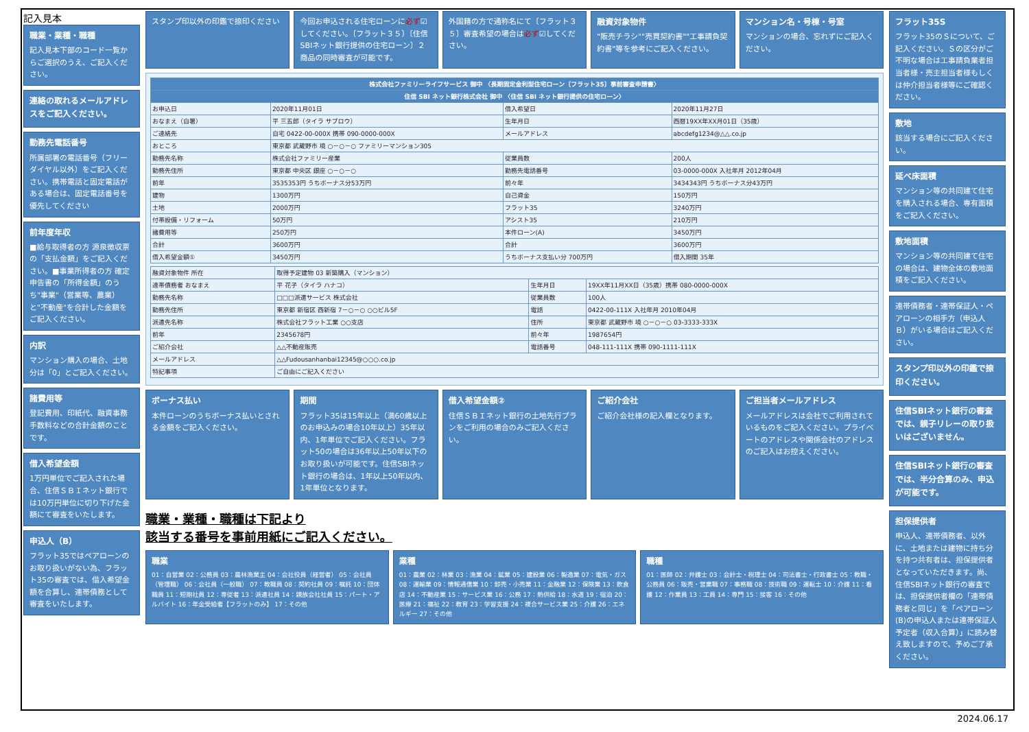記入見本
職業・業種・職種
記入見本下部のコード一覧からご選択のうえ、ご記入ください。
連絡の取れるメールアドレスをご記入ください。
勤務先電話番号
所属部署の電話番号（フリーダイヤル以外）をご記入ください。携帯電話と固定電話がある場合は、固定電話番号を優先してください
前年度年収
■給与取得者の方 源泉徴収票の「支払金額」をご記入ください。■事業所得者の方 確定申告書の「所得金額」のうち"事業"（営業等、農業）と"不動産"を合計した金額をご記入ください。
内訳
マンション購入の場合、土地分は「0」とご記入ください。
諸費用等
登記費用、印紙代、融資事務手数料などの合計金額のことです。
借入希望金額
1万円単位でご記入された場合、住信ＳＢＩネット銀行では10万円単位に切り下げた金額にて審査をいたします。
申込人（B）
フラット35ではペアローンのお取り扱いがない為、フラット35の審査では、借入希望金額を合算し、連帯債務として審査をいたします。
スタンプ印以外の印鑑で捺印ください 今回お申込される住宅ローンに必ず☑してください。〔フラット３５〕〔住信SBIネット銀行提供の住宅ローン〕２商品の同時審査が可能です。
外国籍の方で通称名にて〔フラット３５〕審査希望の場合は必ず☑してください。
融資対象物件
"販売チラシ""売買契約書""工事請負契約書"等を参考にご記入ください。
マンション名・号棟・号室
マンションの場合、忘れずにご記入ください。
| 株式会社ファミリーライフサービス 御中 〈長期固定金利型住宅ローン〔フラット35〕事前審査申請書〉 | | | |
| --- | --- | --- | --- |
| 住信 SBI ネット銀行株式会社 御中 〈住信 SBI ネット銀行提供の住宅ローン〉 | | | |
| お申込日 | 2020年11月01日 | 借入希望日 | 2020年11月27日 |
| おなまえ（自署） | 平 三五郎（タイラ サブロウ） | 生年月日 | 西暦19XX年XX月01日（35歳） |
| ご連絡先 | 自宅 0422-00-000X 携帯 090-0000-000X | メールアドレス | abcdefg1234@△△.co.jp |
| おところ | 東京都 武蔵野市 境 ○－○－○ ファミリーマンション305 | | |
| 勤務先名称 | 株式会社ファミリー産業 | 従業員数 | 200人 |
| 勤務先住所 | 東京都 中央区 銀座 ○－○－○ | 勤務先電話番号 | 03-0000-000X 入社年月 2012年04月 |
| 前年 | 3535353円 うちボーナス分53万円 | 前々年 | 3434343円 うちボーナス分43万円 |
| 建物 | 1300万円 | 自己資金 | 150万円 |
| 土地 | 2000万円 | フラット35 | 3240万円 |
| 付帯設備・リフォーム | 50万円 | アシスト35 | 210万円 |
| 諸費用等 | 250万円 | 本件ローン(A) | 3450万円 |
| 合計 | 3600万円 | 合計 | 3600万円 |
| 借入希望金額① | 3450万円 | うちボーナス支払い分 700万円 | 借入期間 35年 |
| 融資対象物件 所在 | 取得予定建物 03 新築購入（マンション） | | |
| 連帯債務者 おなまえ | 平 花子（タイラ ハナコ） | 生年月日 | 19XX年11月XX日（35歳）携帯 080-0000-000X |
| 勤務先名称 | □□□派遣サービス 株式会社 | 従業員数 | 100人 |
| 勤務先住所 | 東京都 新宿区 西新宿 7－○－○ ○○ビル5F | 電話 | 0422-00-111X 入社年月 2010年04月 |
| 派遣先名称 | 株式会社フラット工業 ○○支店 | 住所 | 東京都 武蔵野市 境 ○－○－○ 03-3333-333X |
| 前年 | 2345678円 | 前々年 | 1987654円 |
| ご紹介会社 | △△不動産販売 | 電話番号 | 048-111-111X 携帯 090-1111-111X |
| メールアドレス | △△Fudousanhanbai12345@○○○.co.jp | | |
| 特記事項 | ご自由にご記入ください | | |
ボーナス払い
本件ローンのうちボーナス払いとされる金額をご記入ください。
期間
フラット35は15年以上（満60歳以上のお申込みの場合10年以上）35年以内、1年単位でご記入ください。フラット50の場合は36年以上50年以下のお取り扱いが可能です。住信SBIネット銀行の場合は、1年以上50年以内、1年単位となります。
借入希望金額②
住信ＳＢＩネット銀行の土地先行プランをご利用の場合のみご記入ください。
ご紹介会社
ご紹介会社様の記入欄となります。
ご担当者メールアドレス
メールアドレスは会社でご利用されているものをご記入ください。プライベートのアドレスや関係会社のアドレスのご記入はお控えください。
職業・業種・職種は下記より
該当する番号を事前用紙にご記入ください。
職業
01：自営業 02：公務員 03：農林漁業主 04：会社役員（経営者） 05：会社員（管理職） 06：会社員（一般職） 07：教職員 08：契約社員 09：嘱託 10：団体職員 11：短期社員 12：専従者 13：派遣社員 14：親族会社社員 15：パート・アルバイト 16：年金受給者【フラットのみ】 17：その他
業種
01：農業 02：林業 03：漁業 04：鉱業 05：建設業 06：製造業 07：電気・ガス 08：運輸業 09：情報通信業 10：卸売・小売業 11：金融業 12：保険業 13：飲食店 14：不動産業 15：サービス業 16：公務 17：熱供給 18：水道 19：宿泊 20：医療 21：福祉 22：教育 23：学習支援 24：複合サービス業 25：介護 26：エネルギー 27：その他
職種
01：医師 02：弁護士 03：会計士・税理士 04：司法書士・行政書士 05：教職・公務員 06：販売・営業職 07：事務職 08：技術職 09：運転士 10：介護 11：看護 12：作業員 13：工員 14：専門 15：接客 16：その他
フラット35S
フラット35のＳについて、ご記入ください。Ｓの区分がご不明な場合は工事請負業者担当者様・売主担当者様もしくは仲介担当者様等にご確認ください。
敷地
該当する場合にご記入ください。
延べ床面積
マンション等の共同建て住宅を購入される場合、専有面積をご記入ください。
敷地面積
マンション等の共同建て住宅の場合は、建物全体の敷地面積をご記入ください。
連帯債務者・連帯保証人・ペアローンの相手方（申込人Ｂ）がいる場合はご記入ください。
スタンプ印以外の印鑑で捺印ください。
住信SBIネット銀行の審査では、親子リレーの取り扱いはございません。
住信SBIネット銀行の審査では、半分合算のみ、申込が可能です。
担保提供者
申込人、連帯債務者、以外に、土地または建物に持ち分を持つ共有者は、担保提供者となっていただきます。尚、住信SBIネット銀行の審査では、担保提供者欄の「連帯債務者と同じ」を「ペアローン(B)の申込人または連帯保証人予定者（収入合算）」に読み替え致しますので、予めご了承ください。
2024.06.17